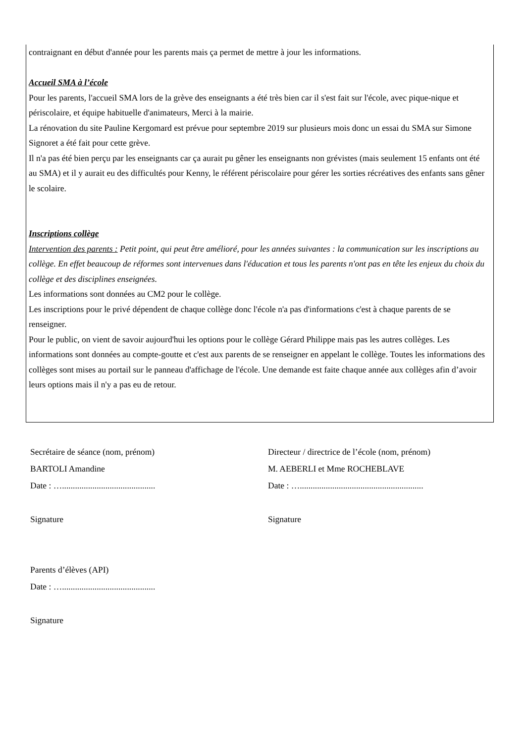contraignant en début d'année pour les parents mais ça permet de mettre à jour les informations.
Accueil SMA à l’école
Pour les parents, l'accueil SMA lors de la grève des enseignants a été très bien car il s'est fait sur l'école, avec pique-nique et périscolaire, et équipe habituelle d'animateurs, Merci à la mairie.
La rénovation du site Pauline Kergomard est prévue pour septembre 2019 sur plusieurs mois donc un essai du SMA sur Simone Signoret a été fait pour cette grève.
Il n'a pas été bien perçu par les enseignants car ça aurait pu gêner les enseignants non grévistes (mais seulement 15 enfants ont été au SMA) et il y aurait eu des difficultés pour Kenny, le référent périscolaire pour gérer les sorties récréatives des enfants sans gêner le scolaire.
Inscriptions collège
Intervention des parents : Petit point, qui peut être amélioré, pour les années suivantes : la communication sur les inscriptions au collège. En effet beaucoup de réformes sont intervenues dans l'éducation et tous les parents n'ont pas en tête les enjeux du choix du collège et des disciplines enseignées.
Les informations sont données au CM2 pour le collège.
Les inscriptions pour le privé dépendent de chaque collège donc l'école n'a pas d'informations c'est à chaque parents de se renseigner.
Pour le public, on vient de savoir aujourd'hui les options pour le collège Gérard Philippe mais pas les autres collèges. Les informations sont données au compte-goutte et c'est aux parents de se renseigner en appelant le collège. Toutes les informations des collèges sont mises au portail sur le panneau d'affichage de l'école. Une demande est faite chaque année aux collèges afin d’avoir leurs options mais il n'y a pas eu de retour.
Secrétaire de séance (nom, prénom)
BARTOLI Amandine
Date : …...........................................
Signature
Directeur / directrice de l’école (nom, prénom)
M. AEBERLI et Mme ROCHEBLAVE
Date : ….........................................................
Signature
Parents d’élèves (API)
Date : …...........................................
Signature